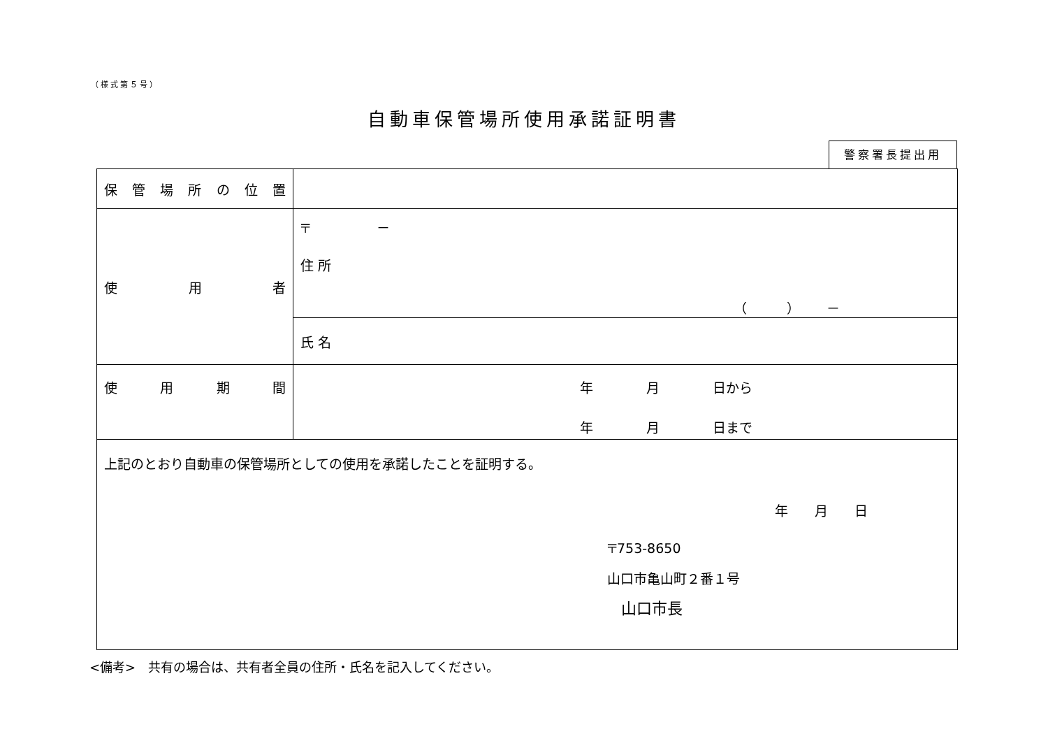（様式第５号）
自動車保管場所使用承諾証明書
警察署長提出用
| 保 管 場 所 の 位 置 | |
| 使 用 者 | 〒 － 住 所 （ ） － |
| | 氏 名 |
| 使 用 期 間 | 年 月 日から 年 月 日まで |
| 上記のとおり自動車の保管場所としての使用を承諾したことを証明する。 年 月 日 〒753-8650 山口市亀山町２番１号 山口市長 | |
<備考>　共有の場合は、共有者全員の住所・氏名を記入してください。